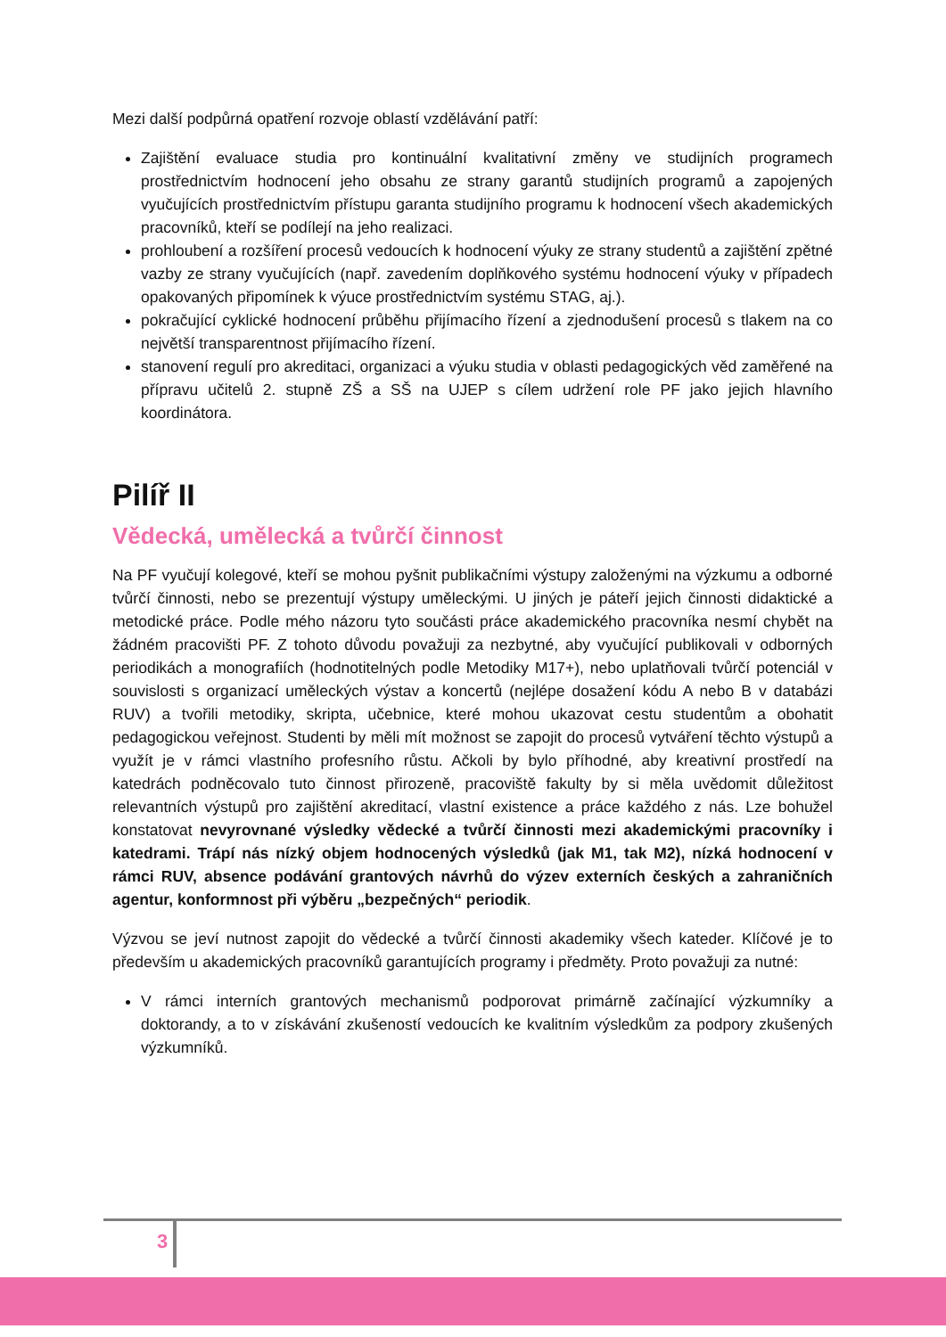Mezi další podpůrná opatření rozvoje oblastí vzdělávání patří:
Zajištění evaluace studia pro kontinuální kvalitativní změny ve studijních programech prostřednictvím hodnocení jeho obsahu ze strany garantů studijních programů a zapojených vyučujících prostřednictvím přístupu garanta studijního programu k hodnocení všech akademických pracovníků, kteří se podílejí na jeho realizaci.
prohloubení a rozšíření procesů vedoucích k hodnocení výuky ze strany studentů a zajištění zpětné vazby ze strany vyučujících (např. zavedením doplňkového systému hodnocení výuky v případech opakovaných připomínek k výuce prostřednictvím systému STAG, aj.).
pokračující cyklické hodnocení průběhu přijímacího řízení a zjednodušení procesů s tlakem na co největší transparentnost přijímacího řízení.
stanovení regulí pro akreditaci, organizaci a výuku studia v oblasti pedagogických věd zaměřené na přípravu učitelů 2. stupně ZŠ a SŠ na UJEP s cílem udržení role PF jako jejich hlavního koordinátora.
Pilíř II
Vědecká, umělecká a tvůrčí činnost
Na PF vyučují kolegové, kteří se mohou pyšnit publikačními výstupy založenými na výzkumu a odborné tvůrčí činnosti, nebo se prezentují výstupy uměleckými. U jiných je páteří jejich činnosti didaktické a metodické práce. Podle mého názoru tyto součásti práce akademického pracovníka nesmí chybět na žádném pracovišti PF. Z tohoto důvodu považuji za nezbytné, aby vyučující publikovali v odborných periodikách a monografiích (hodnotitelných podle Metodiky M17+), nebo uplatňovali tvůrčí potenciál v souvislosti s organizací uměleckých výstav a koncertů (nejlépe dosažení kódu A nebo B v databázi RUV) a tvořili metodiky, skripta, učebnice, které mohou ukazovat cestu studentům a obohatit pedagogickou veřejnost. Studenti by měli mít možnost se zapojit do procesů vytváření těchto výstupů a využít je v rámci vlastního profesního růstu. Ačkoli by bylo příhodné, aby kreativní prostředí na katedrách podněcovalo tuto činnost přirozeně, pracoviště fakulty by si měla uvědomit důležitost relevantních výstupů pro zajištění akreditací, vlastní existence a práce každého z nás. Lze bohužel konstatovat nevyrovnané výsledky vědecké a tvůrčí činnosti mezi akademickými pracovníky i katedrami. Trápí nás nízký objem hodnocených výsledků (jak M1, tak M2), nízká hodnocení v rámci RUV, absence podávání grantových návrhů do výzev externích českých a zahraničních agentur, konformnost při výběru „bezpečných“ periodik.
Výzvou se jeví nutnost zapojit do vědecké a tvůrčí činnosti akademiky všech kateder. Klíčové je to především u akademických pracovníků garantujících programy i předměty. Proto považuji za nutné:
V rámci interních grantových mechanismů podporovat primárně začínající výzkumníky a doktorandy, a to v získávání zkušeností vedoucích ke kvalitním výsledkům za podpory zkušených výzkumníků.
3